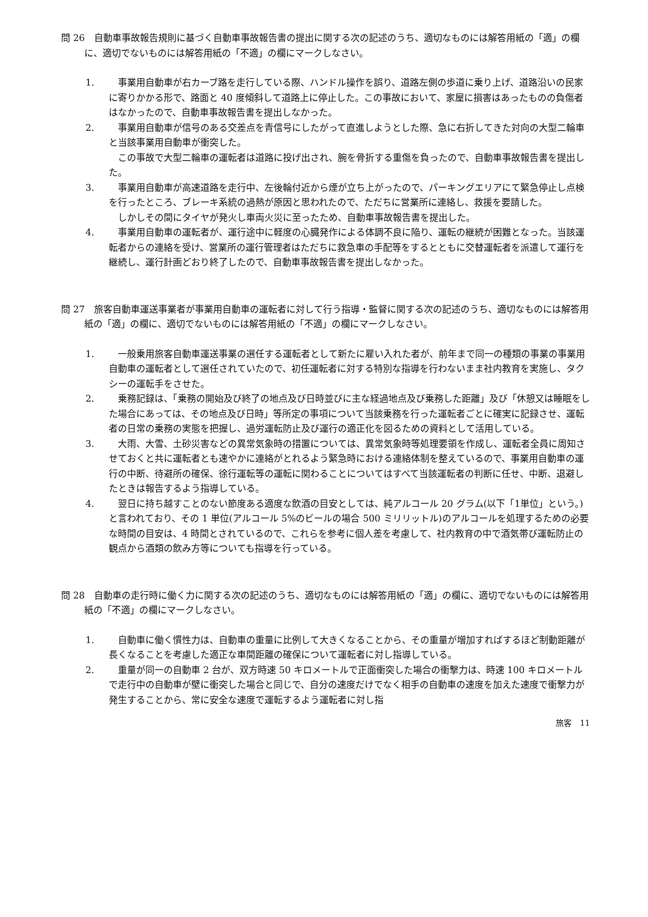問 26　自動車事故報告規則に基づく自動車事故報告書の提出に関する次の記述のうち、適切なものには解答用紙の「適」の欄に、適切でないものには解答用紙の「不適」の欄にマークしなさい。
1. 事業用自動車が右カーブ路を走行している際、ハンドル操作を誤り、道路左側の歩道に乗り上げ、道路沿いの民家に寄りかかる形で、路面と 40 度傾斜して道路上に停止した。この事故において、家屋に損害はあったものの負傷者はなかったので、自動車事故報告書を提出しなかった。
2. 事業用自動車が信号のある交差点を青信号にしたがって直進しようとした際、急に右折してきた対向の大型二輪車と当該事業用自動車が衝突した。
この事故で大型二輪車の運転者は道路に投げ出され、腕を骨折する重傷を負ったので、自動車事故報告書を提出した。
3. 事業用自動車が高速道路を走行中、左後輪付近から煙が立ち上がったので、パーキングエリアにて緊急停止し点検を行ったところ、ブレーキ系統の過熱が原因と思われたので、ただちに営業所に連絡し、救援を要請した。
しかしその間にタイヤが発火し車両火災に至ったため、自動車事故報告書を提出した。
4. 事業用自動車の運転者が、運行途中に軽度の心臓発作による体調不良に陥り、運転の継続が困難となった。当該運転者からの連絡を受け、営業所の運行管理者はただちに救急車の手配等をするとともに交替運転者を派遣して運行を継続し、運行計画どおり終了したので、自動車事故報告書を提出しなかった。
問 27　旅客自動車運送事業者が事業用自動車の運転者に対して行う指導・監督に関する次の記述のうち、適切なものには解答用紙の「適」の欄に、適切でないものには解答用紙の「不適」の欄にマークしなさい。
1. 一般乗用旅客自動車運送事業の選任する運転者として新たに雇い入れた者が、前年まで同一の種類の事業の事業用自動車の運転者として選任されていたので、初任運転者に対する特別な指導を行わないまま社内教育を実施し、タクシーの運転手をさせた。
2. 乗務記録は、「乗務の開始及び終了の地点及び日時並びに主な経過地点及び乗務した距離」及び「休憩又は睡眠をした場合にあっては、その地点及び日時」等所定の事項について当該乗務を行った運転者ごとに確実に記録させ、運転者の日常の乗務の実態を把握し、過労運転防止及び運行の適正化を図るための資料として活用している。
3. 大雨、大雪、土砂災害などの異常気象時の措置については、異常気象時等処理要領を作成し、運転者全員に周知させておくと共に運転者とも速やかに連絡がとれるよう緊急時における連絡体制を整えているので、事業用自動車の運行の中断、待避所の確保、徐行運転等の運転に関わることについてはすべて当該運転者の判断に任せ、中断、退避したときは報告するよう指導している。
4. 翌日に持ち越すことのない節度ある適度な飲酒の目安としては、純アルコール 20 グラム(以下「1単位」という。)と言われており、その 1 単位(アルコール 5%のビールの場合 500 ミリリットル)のアルコールを処理するための必要な時間の目安は、4 時間とされているので、これらを参考に個人差を考慮して、社内教育の中で酒気帯び運転防止の観点から酒類の飲み方等についても指導を行っている。
問 28　自動車の走行時に働く力に関する次の記述のうち、適切なものには解答用紙の「適」の欄に、適切でないものには解答用紙の「不適」の欄にマークしなさい。
1. 自動車に働く慣性力は、自動車の重量に比例して大きくなることから、その重量が増加すればするほど制動距離が長くなることを考慮した適正な車間距離の確保について運転者に対し指導している。
2. 重量が同一の自動車 2 台が、双方時速 50 キロメートルで正面衝突した場合の衝撃力は、時速 100 キロメートルで走行中の自動車が壁に衝突した場合と同じで、自分の速度だけでなく相手の自動車の速度を加えた速度で衝撃力が発生することから、常に安全な速度で運転するよう運転者に対し指
旅客　11